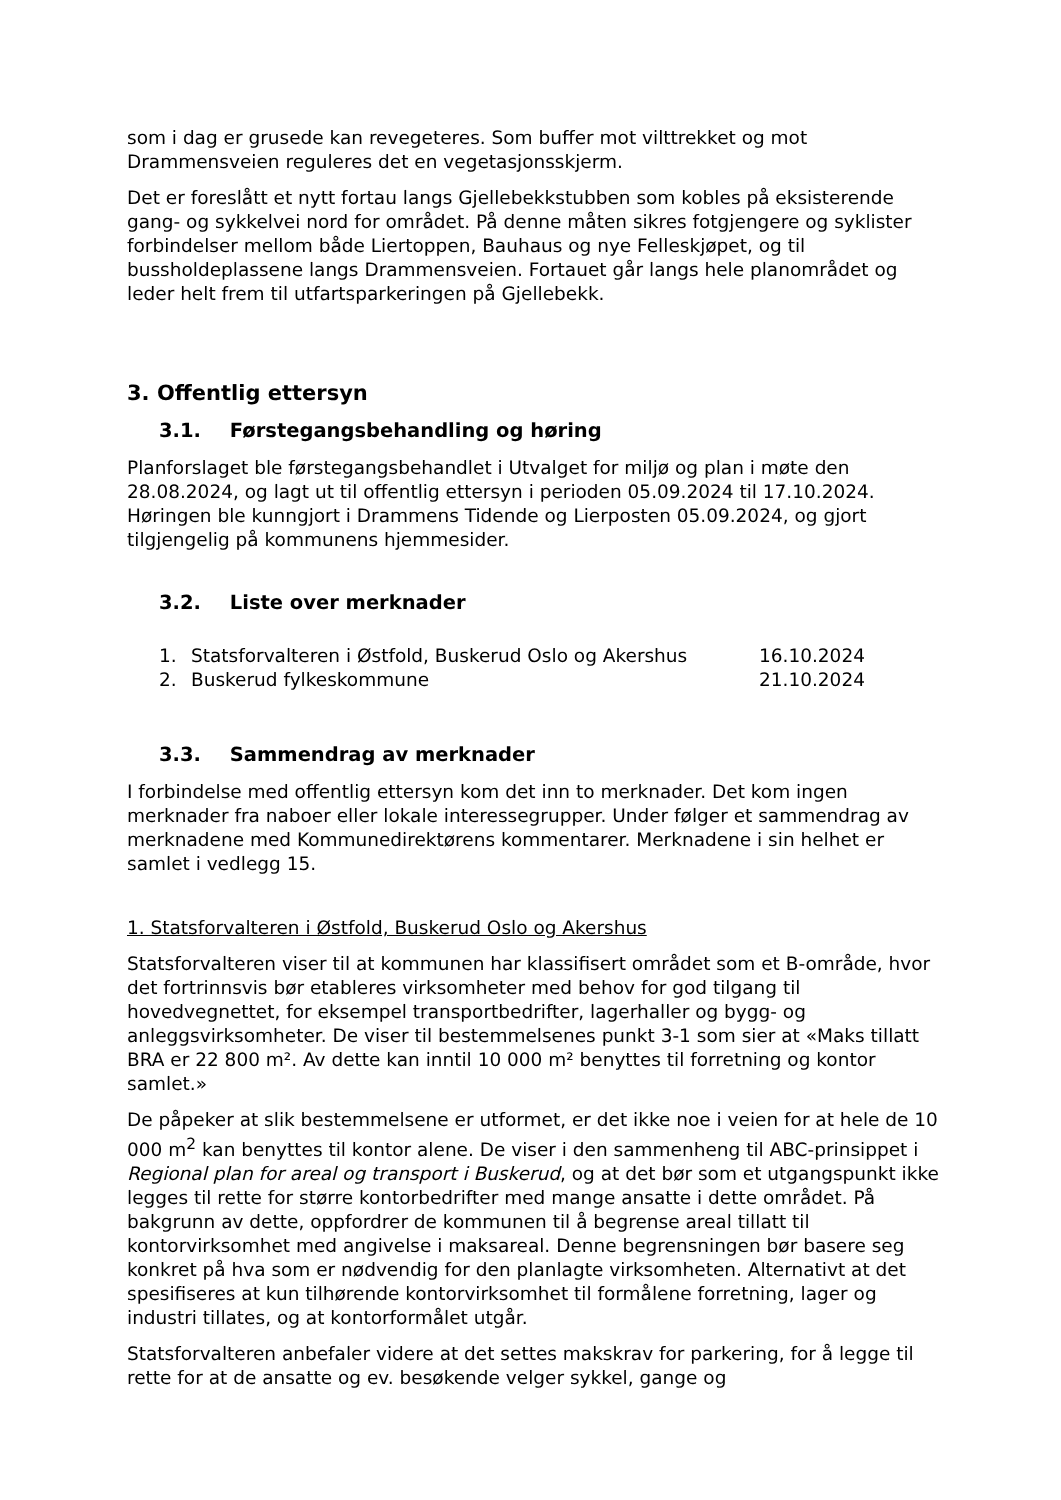som i dag er grusede kan revegeteres. Som buffer mot vilttrekket og mot Drammensveien reguleres det en vegetasjonsskjerm.
Det er foreslått et nytt fortau langs Gjellebekkstubben som kobles på eksisterende gang- og sykkelvei nord for området. På denne måten sikres fotgjengere og syklister forbindelser mellom både Liertoppen, Bauhaus og nye Felleskjøpet, og til bussholdeplassene langs Drammensveien. Fortauet går langs hele planområdet og leder helt frem til utfartsparkeringen på Gjellebekk.
3. Offentlig ettersyn
3.1. Førstegangsbehandling og høring
Planforslaget ble førstegangsbehandlet i Utvalget for miljø og plan i møte den 28.08.2024, og lagt ut til offentlig ettersyn i perioden 05.09.2024 til 17.10.2024. Høringen ble kunngjort i Drammens Tidende og Lierposten 05.09.2024, og gjort tilgjengelig på kommunens hjemmesider.
3.2. Liste over merknader
1. Statsforvalteren i Østfold, Buskerud Oslo og Akershus 16.10.2024
2. Buskerud fylkeskommune 21.10.2024
3.3. Sammendrag av merknader
I forbindelse med offentlig ettersyn kom det inn to merknader. Det kom ingen merknader fra naboer eller lokale interessegrupper. Under følger et sammendrag av merknadene med Kommunedirektørens kommentarer. Merknadene i sin helhet er samlet i vedlegg 15.
1. Statsforvalteren i Østfold, Buskerud Oslo og Akershus
Statsforvalteren viser til at kommunen har klassifisert området som et B-område, hvor det fortrinnsvis bør etableres virksomheter med behov for god tilgang til hovedvegnettet, for eksempel transportbedrifter, lagerhaller og bygg- og anleggsvirksomheter. De viser til bestemmelsenes punkt 3-1 som sier at «Maks tillatt BRA er 22 800 m². Av dette kan inntil 10 000 m² benyttes til forretning og kontor samlet.»
De påpeker at slik bestemmelsene er utformet, er det ikke noe i veien for at hele de 10 000 m<sup>2</sup> kan benyttes til kontor alene. De viser i den sammenheng til ABC-prinsippet i Regional plan for areal og transport i Buskerud, og at det bør som et utgangspunkt ikke legges til rette for større kontorbedrifter med mange ansatte i dette området. På bakgrunn av dette, oppfordrer de kommunen til å begrense areal tillatt til kontorvirksomhet med angivelse i maksareal. Denne begrensningen bør basere seg konkret på hva som er nødvendig for den planlagte virksomheten. Alternativt at det spesifiseres at kun tilhørende kontorvirksomhet til formålene forretning, lager og industri tillates, og at kontorformålet utgår.
Statsforvalteren anbefaler videre at det settes makskrav for parkering, for å legge til rette for at de ansatte og ev. besøkende velger sykkel, gange og